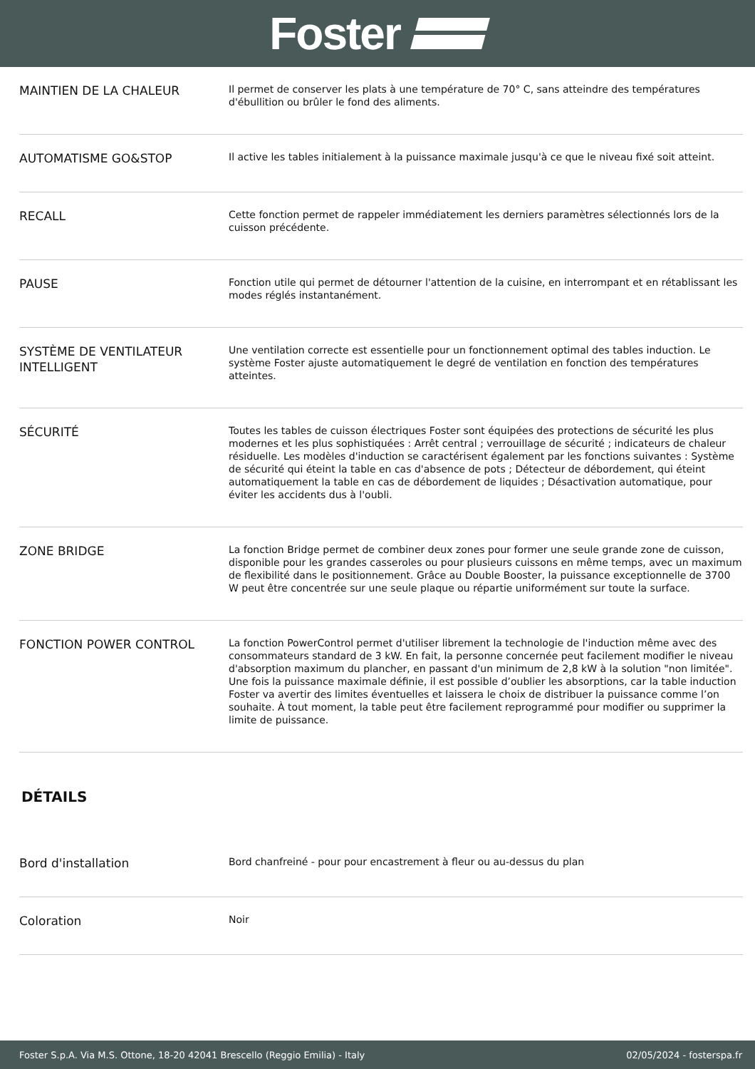Foster
| MAINTIEN DE LA CHALEUR | Il permet de conserver les plats à une température de 70° C, sans atteindre des températures d'ébullition ou brûler le fond des aliments. |
| AUTOMATISME GO&STOP | Il active les tables initialement à la puissance maximale jusqu'à ce que le niveau fixé soit atteint. |
| RECALL | Cette fonction permet de rappeler immédiatement les derniers paramètres sélectionnés lors de la cuisson précédente. |
| PAUSE | Fonction utile qui permet de détourner l'attention de la cuisine, en interrompant et en rétablissant les modes réglés instantanément. |
| SYSTÈME DE VENTILATEUR INTELLIGENT | Une ventilation correcte est essentielle pour un fonctionnement optimal des tables induction. Le système Foster ajuste automatiquement le degré de ventilation en fonction des températures atteintes. |
| SÉCURITÉ | Toutes les tables de cuisson électriques Foster sont équipées des protections de sécurité les plus modernes et les plus sophistiquées : Arrêt central ; verrouillage de sécurité ; indicateurs de chaleur résiduelle. Les modèles d'induction se caractérisent également par les fonctions suivantes : Système de sécurité qui éteint la table en cas d'absence de pots ; Détecteur de débordement, qui éteint automatiquement la table en cas de débordement de liquides ; Désactivation automatique, pour éviter les accidents dus à l'oubli. |
| ZONE BRIDGE | La fonction Bridge permet de combiner deux zones pour former une seule grande zone de cuisson, disponible pour les grandes casseroles ou pour plusieurs cuissons en même temps, avec un maximum de flexibilité dans le positionnement. Grâce au Double Booster, la puissance exceptionnelle de 3700 W peut être concentrée sur une seule plaque ou répartie uniformément sur toute la surface. |
| FONCTION POWER CONTROL | La fonction PowerControl permet d'utiliser librement la technologie de l'induction même avec des consommateurs standard de 3 kW. En fait, la personne concernée peut facilement modifier le niveau d'absorption maximum du plancher, en passant d'un minimum de 2,8 kW à la solution "non limitée". Une fois la puissance maximale définie, il est possible d’oublier les absorptions, car la table induction Foster va avertir des limites éventuelles et laissera le choix de distribuer la puissance comme l’on souhaite. À tout moment, la table peut être facilement reprogrammé pour modifier ou supprimer la limite de puissance. |
DÉTAILS
| Bord d'installation | Bord chanfreiné - pour pour encastrement à fleur ou au-dessus du plan |
| Coloration | Noir |
Foster S.p.A. Via M.S. Ottone, 18-20 42041 Brescello (Reggio Emilia) - Italy 02/05/2024 - fosterspa.fr